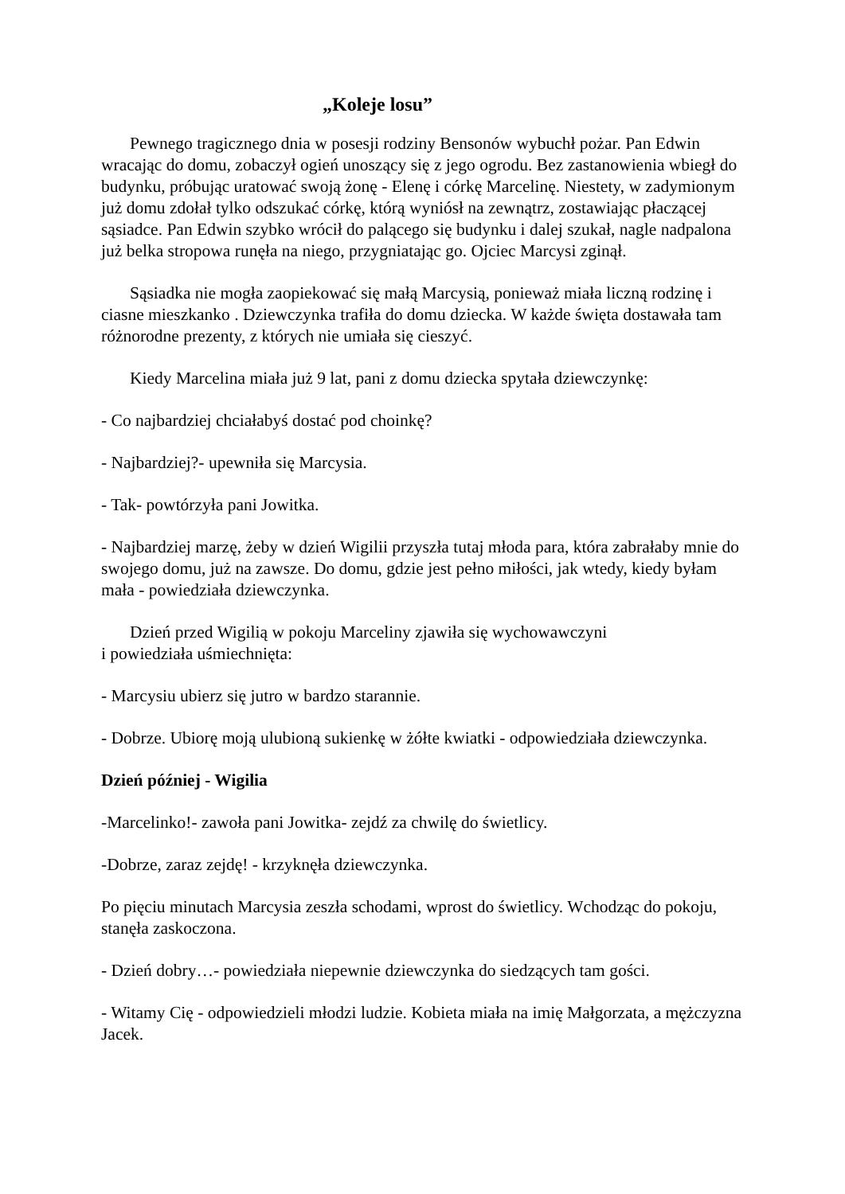„Koleje losu”
Pewnego tragicznego dnia w posesji rodziny Bensonów wybuchł pożar. Pan Edwin wracając do domu, zobaczył ogień unoszący się z jego ogrodu. Bez zastanowienia wbiegł do budynku, próbując uratować swoją żonę - Elenę i córkę Marcelinę. Niestety, w zadymionym już domu zdołał tylko odszukać córkę, którą wyniósł na zewnątrz, zostawiając płaczącej sąsiadce. Pan Edwin szybko wrócił do palącego się budynku i dalej szukał, nagle nadpalona już belka stropowa runęła na niego, przygniatając go. Ojciec Marcysi zginął.
Sąsiadka nie mogła zaopiekować się małą Marcysią, ponieważ miała liczną rodzinę i ciasne mieszkanko . Dziewczynka trafiła do domu dziecka. W każde święta dostawała tam różnorodne prezenty, z których nie umiała się cieszyć.
Kiedy Marcelina miała już 9 lat, pani z domu dziecka spytała dziewczynkę:
- Co najbardziej chciałabyś dostać pod choinkę?
- Najbardziej?- upewniła się Marcysia.
- Tak- powtórzyła pani Jowitka.
- Najbardziej marzę, żeby w dzień Wigilii przyszła tutaj młoda para, która zabrałaby mnie do swojego domu, już na zawsze. Do domu, gdzie jest pełno miłości, jak wtedy, kiedy byłam mała - powiedziała dziewczynka.
Dzień przed Wigilią w pokoju Marceliny zjawiła się wychowawczyni
i powiedziała uśmiechnięta:
- Marcysiu ubierz się jutro w bardzo starannie.
- Dobrze. Ubiorę moją ulubioną sukienkę w żółte kwiatki - odpowiedziała dziewczynka.
Dzień później - Wigilia
-Marcelinko!- zawoła pani Jowitka- zejdź za chwilę do świetlicy.
-Dobrze, zaraz zejdę! - krzyknęła dziewczynka.
Po pięciu minutach Marcysia zeszła schodami, wprost do świetlicy. Wchodząc do pokoju, stanęła zaskoczona.
- Dzień dobry…- powiedziała niepewnie dziewczynka do siedzących tam gości.
- Witamy Cię - odpowiedzieli młodzi ludzie. Kobieta miała na imię Małgorzata, a mężczyzna Jacek.